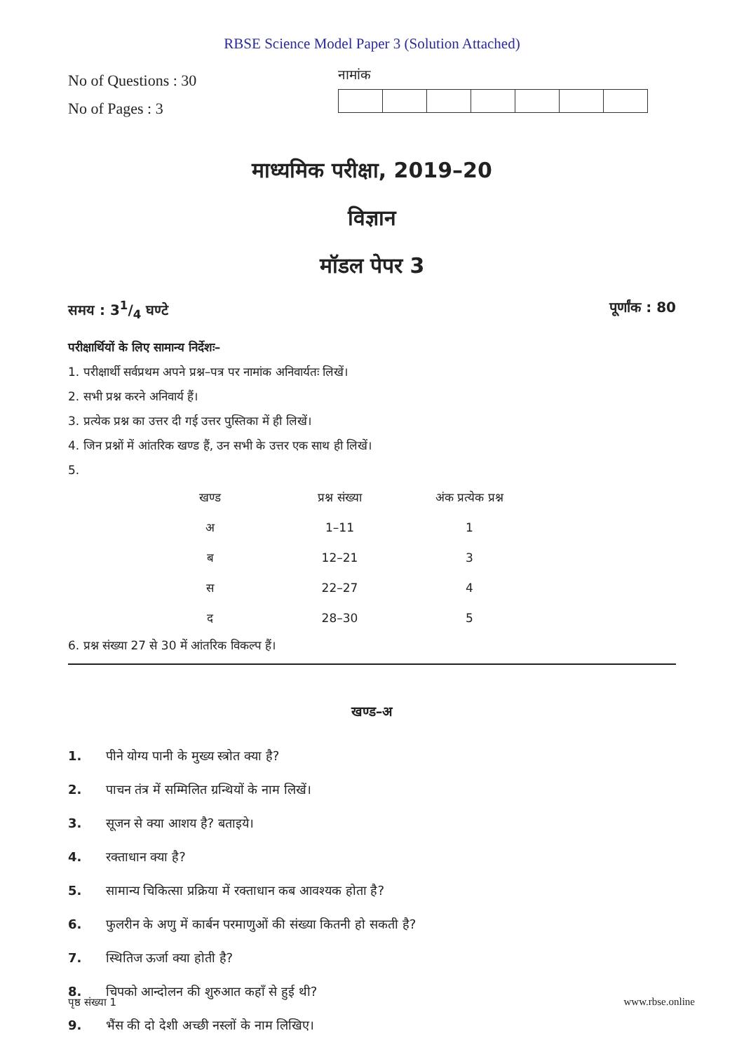RBSE Science Model Paper 3 (Solution Attached)
No of Questions : 30
No of Pages : 3
नामांक
माध्यमिक परीक्षा, 2019–20
विज्ञान
मॉडल पेपर 3
समय : 31/4 घण्टे पूर्णांक : 80
परीक्षार्थियों के लिए सामान्य निर्देशः–
1. परीक्षार्थी सर्वप्रथम अपने प्रश्न–पत्र पर नामांक अनिवार्यतः लिखें।
2. सभी प्रश्न करने अनिवार्य हैं।
3. प्रत्येक प्रश्न का उत्तर दी गई उत्तर पुस्तिका में ही लिखें।
4. जिन प्रश्नों में आंतरिक खण्ड हैं, उन सभी के उत्तर एक साथ ही लिखें।
5.
| खण्ड | प्रश्न संख्या | अंक प्रत्येक प्रश्न |
| --- | --- | --- |
| अ | 1–11 | 1 |
| ब | 12–21 | 3 |
| स | 22–27 | 4 |
| द | 28–30 | 5 |
6. प्रश्न संख्या 27 से 30 में आंतरिक विकल्प हैं।
खण्ड–अ
1. पीने योग्य पानी के मुख्य स्त्रोत क्या है?
2. पाचन तंत्र में सम्मिलित ग्रन्थियों के नाम लिखें।
3. सूजन से क्या आशय है? बताइये।
4. रक्ताधान क्या है?
5. सामान्य चिकित्सा प्रक्रिया में रक्ताधान कब आवश्यक होता है?
6. फुलरीन के अणु में कार्बन परमाणुओं की संख्या कितनी हो सकती है?
7. स्थितिज ऊर्जा क्या होती है?
8. चिपको आन्दोलन की शुरुआत कहाँ से हुई थी?
9. भैंस की दो देशी अच्छी नस्लों के नाम लिखिए।
पृष्ठ संख्या 1 www.rbse.online